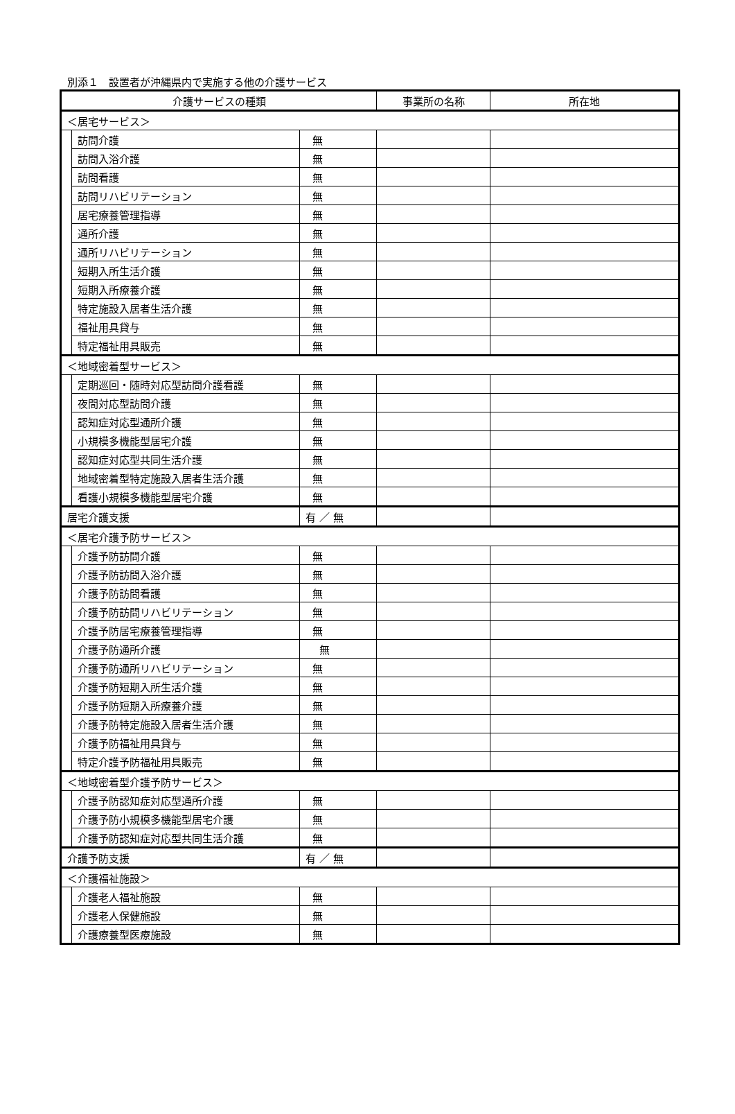別添１　設置者が沖縄県内で実施する他の介護サービス
| 介護サービスの種類 | | | 事業所の名称 | 所在地 |
| --- | --- | --- | --- | --- |
| ＜居宅サービス＞ | | | | |
| | 訪問介護 | 無 | | |
| | 訪問入浴介護 | 無 | | |
| | 訪問看護 | 無 | | |
| | 訪問リハビリテーション | 無 | | |
| | 居宅療養管理指導 | 無 | | |
| | 通所介護 | 無 | | |
| | 通所リハビリテーション | 無 | | |
| | 短期入所生活介護 | 無 | | |
| | 短期入所療養介護 | 無 | | |
| | 特定施設入居者生活介護 | 無 | | |
| | 福祉用具貸与 | 無 | | |
| | 特定福祉用具販売 | 無 | | |
| ＜地域密着型サービス＞ | | | | |
| | 定期巡回・随時対応型訪問介護看護 | 無 | | |
| | 夜間対応型訪問介護 | 無 | | |
| | 認知症対応型通所介護 | 無 | | |
| | 小規模多機能型居宅介護 | 無 | | |
| | 認知症対応型共同生活介護 | 無 | | |
| | 地域密着型特定施設入居者生活介護 | 無 | | |
| | 看護小規模多機能型居宅介護 | 無 | | |
| 居宅介護支援 | | 有 ／ 無 | | |
| ＜居宅介護予防サービス＞ | | | | |
| | 介護予防訪問介護 | 無 | | |
| | 介護予防訪問入浴介護 | 無 | | |
| | 介護予防訪問看護 | 無 | | |
| | 介護予防訪問リハビリテーション | 無 | | |
| | 介護予防居宅療養管理指導 | 無 | | |
| | 介護予防通所介護 | 無 | | |
| | 介護予防通所リハビリテーション | 無 | | |
| | 介護予防短期入所生活介護 | 無 | | |
| | 介護予防短期入所療養介護 | 無 | | |
| | 介護予防特定施設入居者生活介護 | 無 | | |
| | 介護予防福祉用具貸与 | 無 | | |
| | 特定介護予防福祉用具販売 | 無 | | |
| ＜地域密着型介護予防サービス＞ | | | | |
| | 介護予防認知症対応型通所介護 | 無 | | |
| | 介護予防小規模多機能型居宅介護 | 無 | | |
| | 介護予防認知症対応型共同生活介護 | 無 | | |
| 介護予防支援 | | 有 ／ 無 | | |
| ＜介護福祉施設＞ | | | | |
| | 介護老人福祉施設 | 無 | | |
| | 介護老人保健施設 | 無 | | |
| | 介護療養型医療施設 | 無 | | |